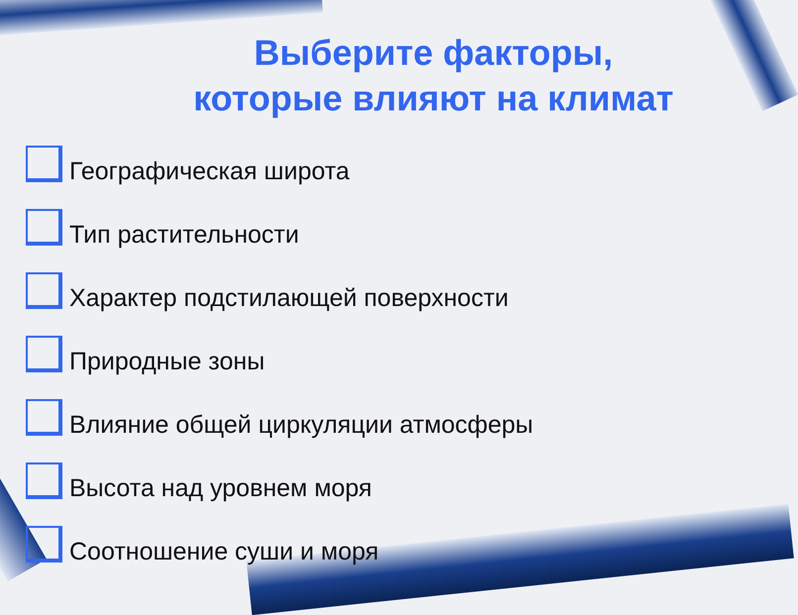Выберите факторы,
которые влияют на климат
Географическая широта
Тип растительности
Характер подстилающей поверхности
Природные зоны
Влияние общей циркуляции атмосферы
Высота над уровнем моря
Соотношение суши и моря